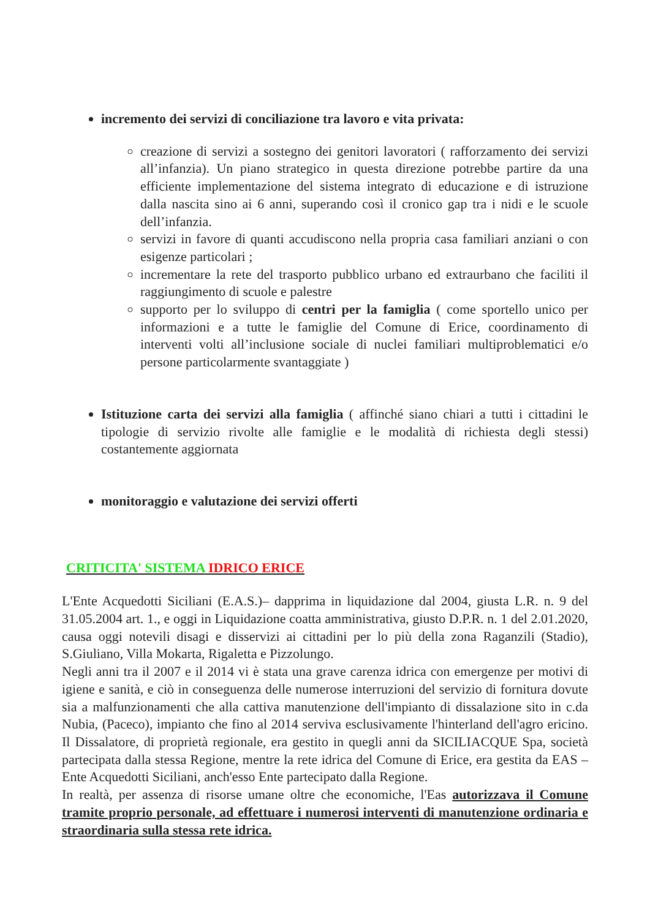incremento dei servizi di conciliazione tra lavoro e vita privata:
creazione di servizi a sostegno dei genitori lavoratori ( rafforzamento dei servizi all’infanzia). Un piano strategico in questa direzione potrebbe partire da una efficiente implementazione del sistema integrato di educazione e di istruzione dalla nascita sino ai 6 anni, superando così il cronico gap tra i nidi e le scuole dell’infanzia.
servizi in favore di quanti accudiscono nella propria casa familiari anziani o con esigenze particolari ;
incrementare la rete del trasporto pubblico urbano ed extraurbano che faciliti il raggiungimento di scuole e palestre
supporto per lo sviluppo di centri per la famiglia ( come sportello unico per informazioni e a tutte le famiglie del Comune di Erice, coordinamento di interventi volti all’inclusione sociale di nuclei familiari multiproblematici e/o persone particolarmente svantaggiate )
Istituzione carta dei servizi alla famiglia ( affinché siano chiari a tutti i cittadini le tipologie di servizio rivolte alle famiglie e le modalità di richiesta degli stessi) costantemente aggiornata
monitoraggio e valutazione dei servizi offerti
CRITICITA' SISTEMA IDRICO ERICE
L'Ente Acquedotti Siciliani (E.A.S.)– dapprima in liquidazione dal 2004, giusta L.R. n. 9 del 31.05.2004 art. 1., e oggi in Liquidazione coatta amministrativa, giusto D.P.R. n. 1 del 2.01.2020, causa oggi notevili disagi e disservizi ai cittadini per lo più della zona Raganzili (Stadio), S.Giuliano, Villa Mokarta, Rigaletta e Pizzolungo.
Negli anni tra il 2007 e il 2014 vi è stata una grave carenza idrica con emergenze per motivi di igiene e sanità, e ciò in conseguenza delle numerose interruzioni del servizio di fornitura dovute sia a malfunzionamenti che alla cattiva manutenzione dell'impianto di dissalazione sito in c.da Nubia, (Paceco), impianto che fino al 2014 serviva esclusivamente l'hinterland dell'agro ericino. Il Dissalatore, di proprietà regionale, era gestito in quegli anni da SICILIACQUE Spa, società partecipata dalla stessa Regione, mentre la rete idrica del Comune di Erice, era gestita da EAS – Ente Acquedotti Siciliani, anch'esso Ente partecipato dalla Regione.
In realtà, per assenza di risorse umane oltre che economiche, l'Eas autorizzava il Comune tramite proprio personale, ad effettuare i numerosi interventi di manutenzione ordinaria e straordinaria sulla stessa rete idrica.